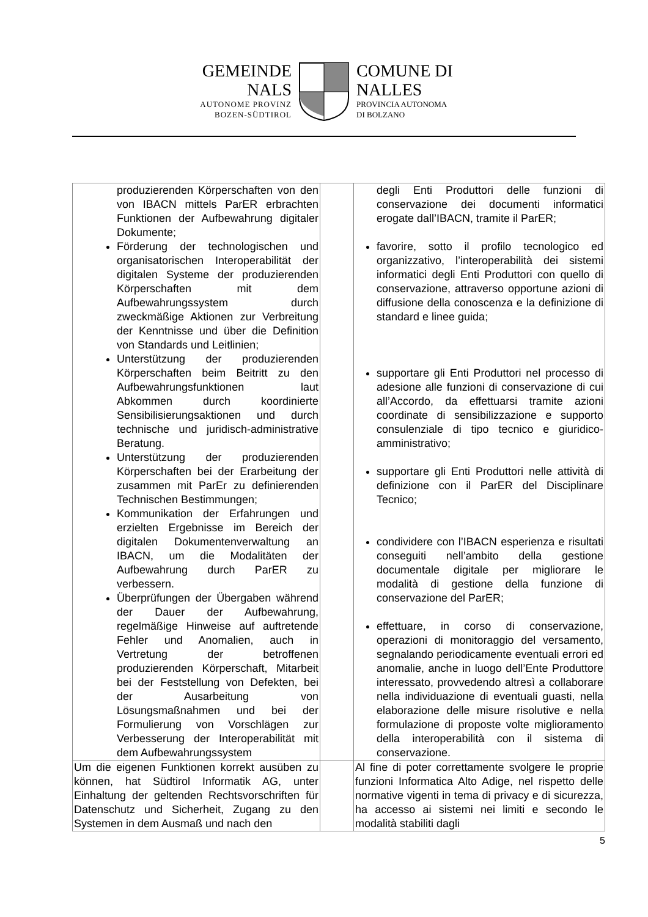GEMEINDE
NALS
AUTONOME PROVINZ
BOZEN-SÜDTIROL
COMUNE DI
NALLES
PROVINCIA AUTONOMA
DI BOLZANO
| produzierenden Körperschaften von den von IBACN mittels ParER erbrachten Funktionen der Aufbewahrung digitaler Dokumente; Förderung der technologischen und organisatorischen Interoperabilität der digitalen Systeme der produzierenden Körperschaften mit dem Aufbewahrungssystem durch zweckmäßige Aktionen zur Verbreitung der Kenntnisse und über die Definition von Standards und Leitlinien; Unterstützung der produzierenden Körperschaften beim Beitritt zu den Aufbewahrungsfunktionen laut Abkommen durch koordinierte Sensibilisierungsaktionen und durch technische und juridisch-administrative Beratung. Unterstützung der produzierenden Körperschaften bei der Erarbeitung der zusammen mit ParEr zu definierenden Technischen Bestimmungen; Kommunikation der Erfahrungen und erzielten Ergebnisse im Bereich der digitalen Dokumentenverwaltung an IBACN, um die Modalitäten der Aufbewahrung durch ParER zu verbessern. Überprüfungen der Übergaben während der Dauer der Aufbewahrung, regelmäßige Hinweise auf auftretende Fehler und Anomalien, auch in Vertretung der betroffenen produzierenden Körperschaft, Mitarbeit bei der Feststellung von Defekten, bei der Ausarbeitung von Lösungsmaßnahmen und bei der Formulierung von Vorschlägen zur Verbesserung der Interoperabilität mit dem Aufbewahrungssystem | | degli Enti Produttori delle funzioni di conservazione dei documenti informatici erogate dall’IBACN, tramite il ParER; favorire, sotto il profilo tecnologico ed organizzativo, l’interoperabilità dei sistemi informatici degli Enti Produttori con quello di conservazione, attraverso opportune azioni di diffusione della conoscenza e la definizione di standard e linee guida; supportare gli Enti Produttori nel processo di adesione alle funzioni di conservazione di cui all’Accordo, da effettuarsi tramite azioni coordinate di sensibilizzazione e supporto consulenziale di tipo tecnico e giuridico-amministrativo; supportare gli Enti Produttori nelle attività di definizione con il ParER del Disciplinare Tecnico; condividere con l’IBACN esperienza e risultati conseguiti nell’ambito della gestione documentale digitale per migliorare le modalità di gestione della funzione di conservazione del ParER; effettuare, in corso di conservazione, operazioni di monitoraggio del versamento, segnalando periodicamente eventuali errori ed anomalie, anche in luogo dell’Ente Produttore interessato, provvedendo altresì a collaborare nella individuazione di eventuali guasti, nella elaborazione delle misure risolutive e nella formulazione di proposte volte miglioramento della interoperabilità con il sistema di conservazione. |
| Um die eigenen Funktionen korrekt ausüben zu können, hat Südtirol Informatik AG, unter Einhaltung der geltenden Rechtsvorschriften für Datenschutz und Sicherheit, Zugang zu den Systemen in dem Ausmaß und nach den | | Al fine di poter correttamente svolgere le proprie funzioni Informatica Alto Adige, nel rispetto delle normative vigenti in tema di privacy e di sicurezza, ha accesso ai sistemi nei limiti e secondo le modalità stabiliti dagli |
5